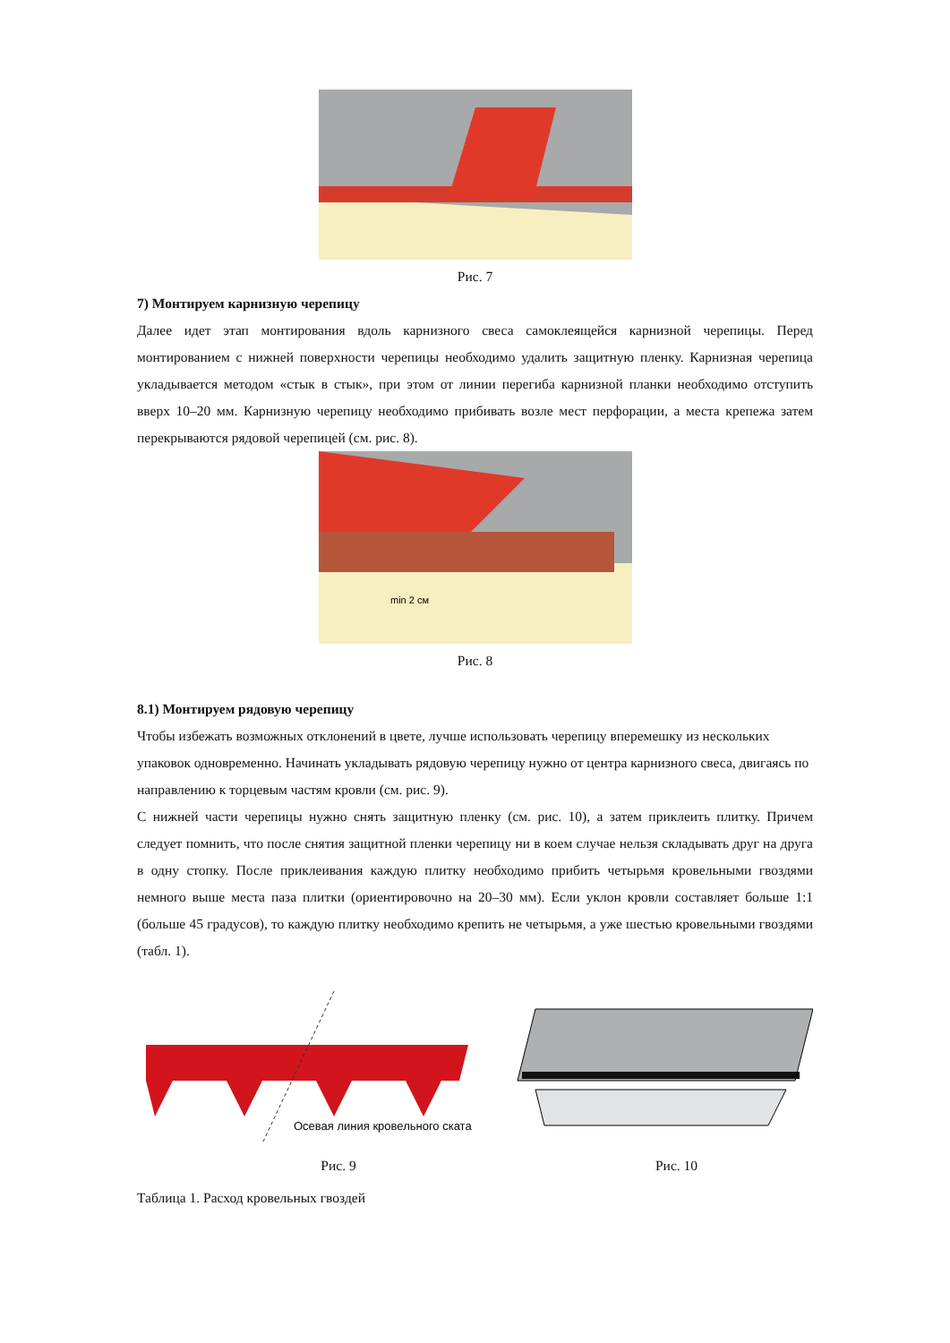Рис. 7
7) Монтируем карнизную черепицу
Далее идет этап монтирования вдоль карнизного свеса самоклеящейся карнизной черепицы. Перед монтированием с нижней поверхности черепицы необходимо удалить защитную пленку. Карнизная черепица укладывается методом «стык в стык», при этом от линии перегиба карнизной планки необходимо отступить вверх 10–20 мм. Карнизную черепицу необходимо прибивать возле мест перфорации, а места крепежа затем перекрываются рядовой черепицей (см. рис. 8).
min 2 см
Рис. 8
8.1) Монтируем рядовую черепицу
Чтобы избежать возможных отклонений в цвете, лучше использовать черепицу вперемешку из нескольких упаковок одновременно. Начинать укладывать рядовую черепицу нужно от центра карнизного свеса, двигаясь по направлению к торцевым частям кровли (см. рис. 9).
С нижней части черепицы нужно снять защитную пленку (см. рис. 10), а затем приклеить плитку. Причем следует помнить, что после снятия защитной пленки черепицу ни в коем случае нельзя складывать друг на друга в одну стопку. После приклеивания каждую плитку необходимо прибить четырьмя кровельными гвоздями немного выше места паза плитки (ориентировочно на 20–30 мм). Если уклон кровли составляет больше 1:1 (больше 45 градусов), то каждую плитку необходимо крепить не четырьмя, а уже шестью кровельными гвоздями (табл. 1).
Осевая линия кровельного ската
Рис. 9 Рис. 10
Таблица 1. Расход кровельных гвоздей